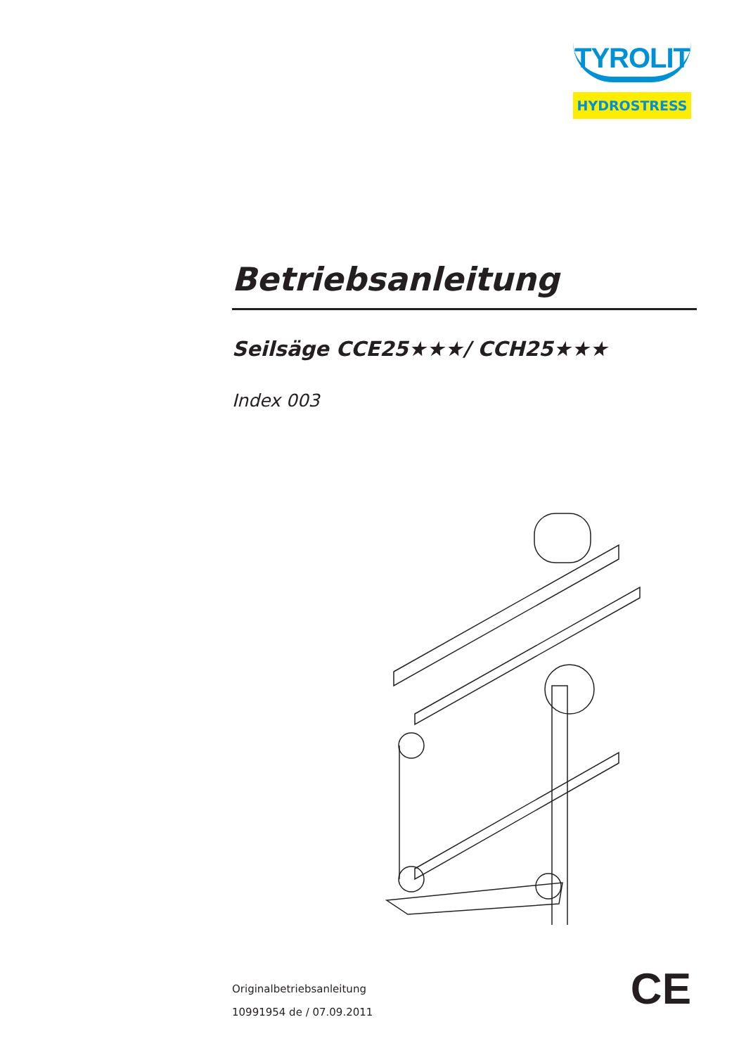TYROLIT
HYDROSTRESS
Betriebsanleitung
Seilsäge CCE25★★★/ CCH25★★★
Index 003
Originalbetriebsanleitung
10991954 de / 07.09.2011
CE